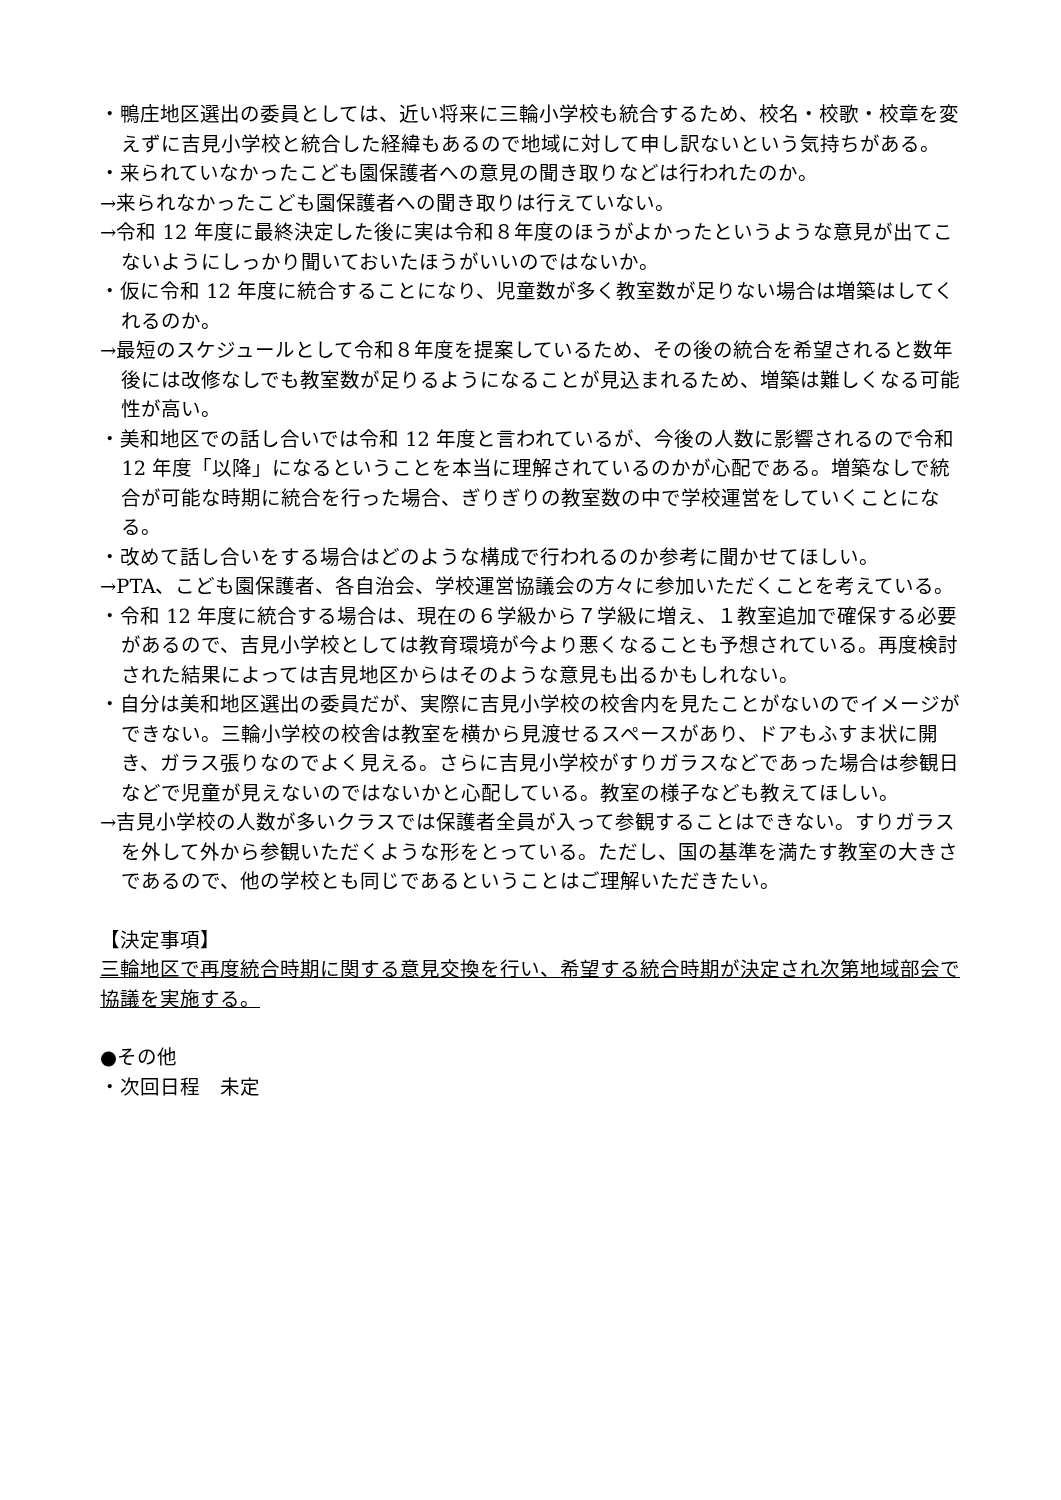・鴨庄地区選出の委員としては、近い将来に三輪小学校も統合するため、校名・校歌・校章を変えずに吉見小学校と統合した経緯もあるので地域に対して申し訳ないという気持ちがある。
・来られていなかったこども園保護者への意見の聞き取りなどは行われたのか。
→来られなかったこども園保護者への聞き取りは行えていない。
→令和 12 年度に最終決定した後に実は令和８年度のほうがよかったというような意見が出てこないようにしっかり聞いておいたほうがいいのではないか。
・仮に令和 12 年度に統合することになり、児童数が多く教室数が足りない場合は増築はしてくれるのか。
→最短のスケジュールとして令和８年度を提案しているため、その後の統合を希望されると数年後には改修なしでも教室数が足りるようになることが見込まれるため、増築は難しくなる可能性が高い。
・美和地区での話し合いでは令和 12 年度と言われているが、今後の人数に影響されるので令和 12 年度「以降」になるということを本当に理解されているのかが心配である。増築なしで統合が可能な時期に統合を行った場合、ぎりぎりの教室数の中で学校運営をしていくことになる。
・改めて話し合いをする場合はどのような構成で行われるのか参考に聞かせてほしい。
→PTA、こども園保護者、各自治会、学校運営協議会の方々に参加いただくことを考えている。
・令和 12 年度に統合する場合は、現在の６学級から７学級に増え、１教室追加で確保する必要があるので、吉見小学校としては教育環境が今より悪くなることも予想されている。再度検討された結果によっては吉見地区からはそのような意見も出るかもしれない。
・自分は美和地区選出の委員だが、実際に吉見小学校の校舎内を見たことがないのでイメージができない。三輪小学校の校舎は教室を横から見渡せるスペースがあり、ドアもふすま状に開き、ガラス張りなのでよく見える。さらに吉見小学校がすりガラスなどであった場合は参観日などで児童が見えないのではないかと心配している。教室の様子なども教えてほしい。
→吉見小学校の人数が多いクラスでは保護者全員が入って参観することはできない。すりガラスを外して外から参観いただくような形をとっている。ただし、国の基準を満たす教室の大きさであるので、他の学校とも同じであるということはご理解いただきたい。
【決定事項】
三輪地区で再度統合時期に関する意見交換を行い、希望する統合時期が決定され次第地域部会で協議を実施する。
●その他
・次回日程　未定